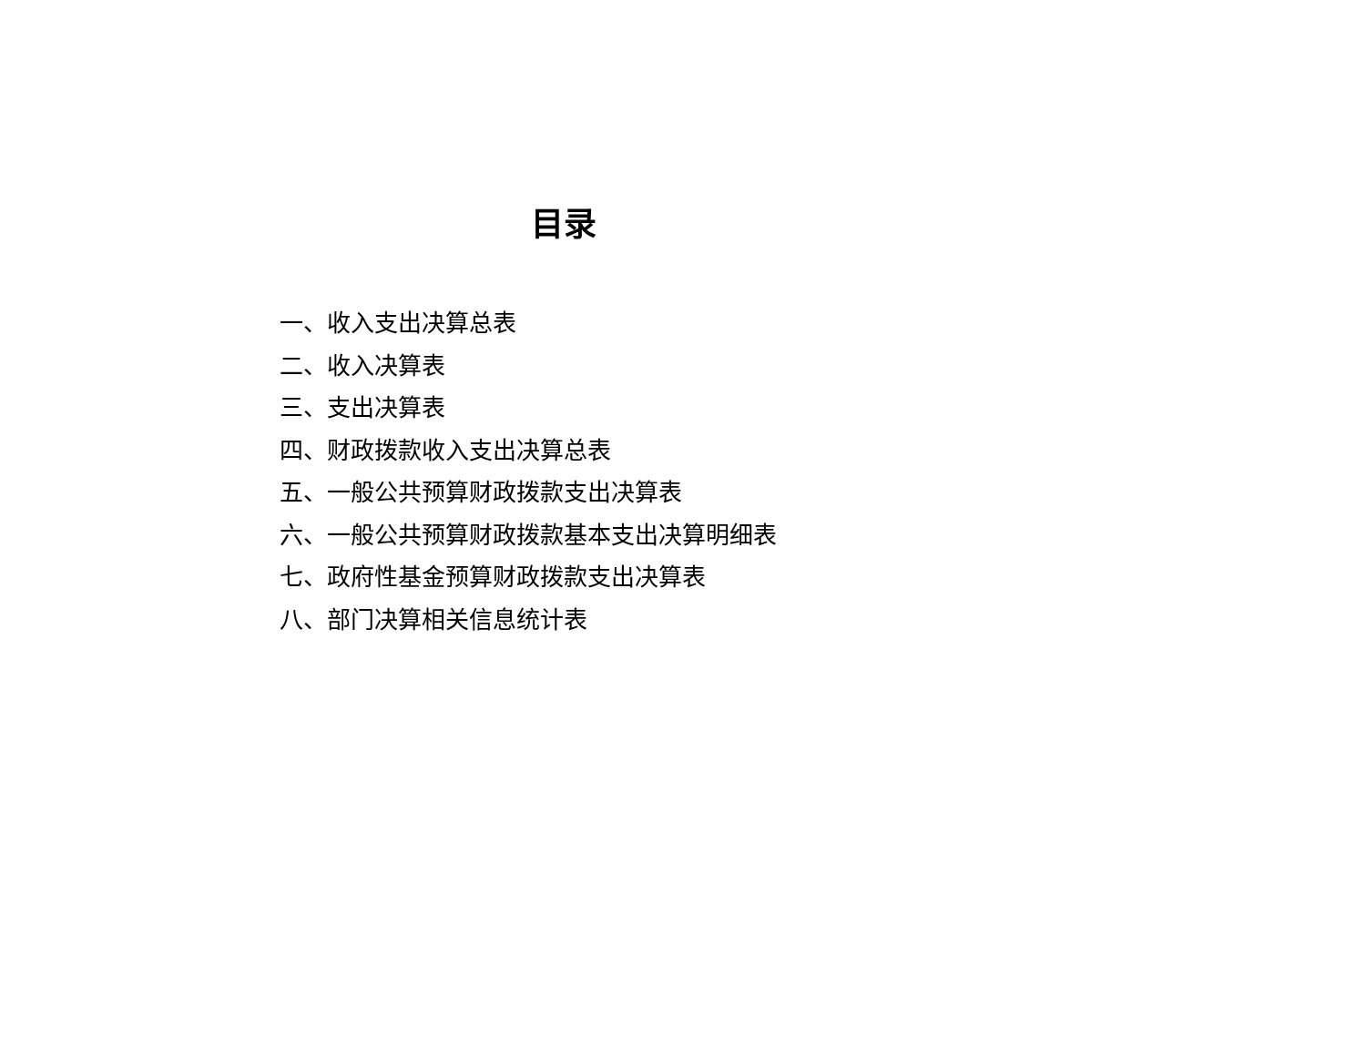目录
一、收入支出决算总表
二、收入决算表
三、支出决算表
四、财政拨款收入支出决算总表
五、一般公共预算财政拨款支出决算表
六、一般公共预算财政拨款基本支出决算明细表
七、政府性基金预算财政拨款支出决算表
八、部门决算相关信息统计表